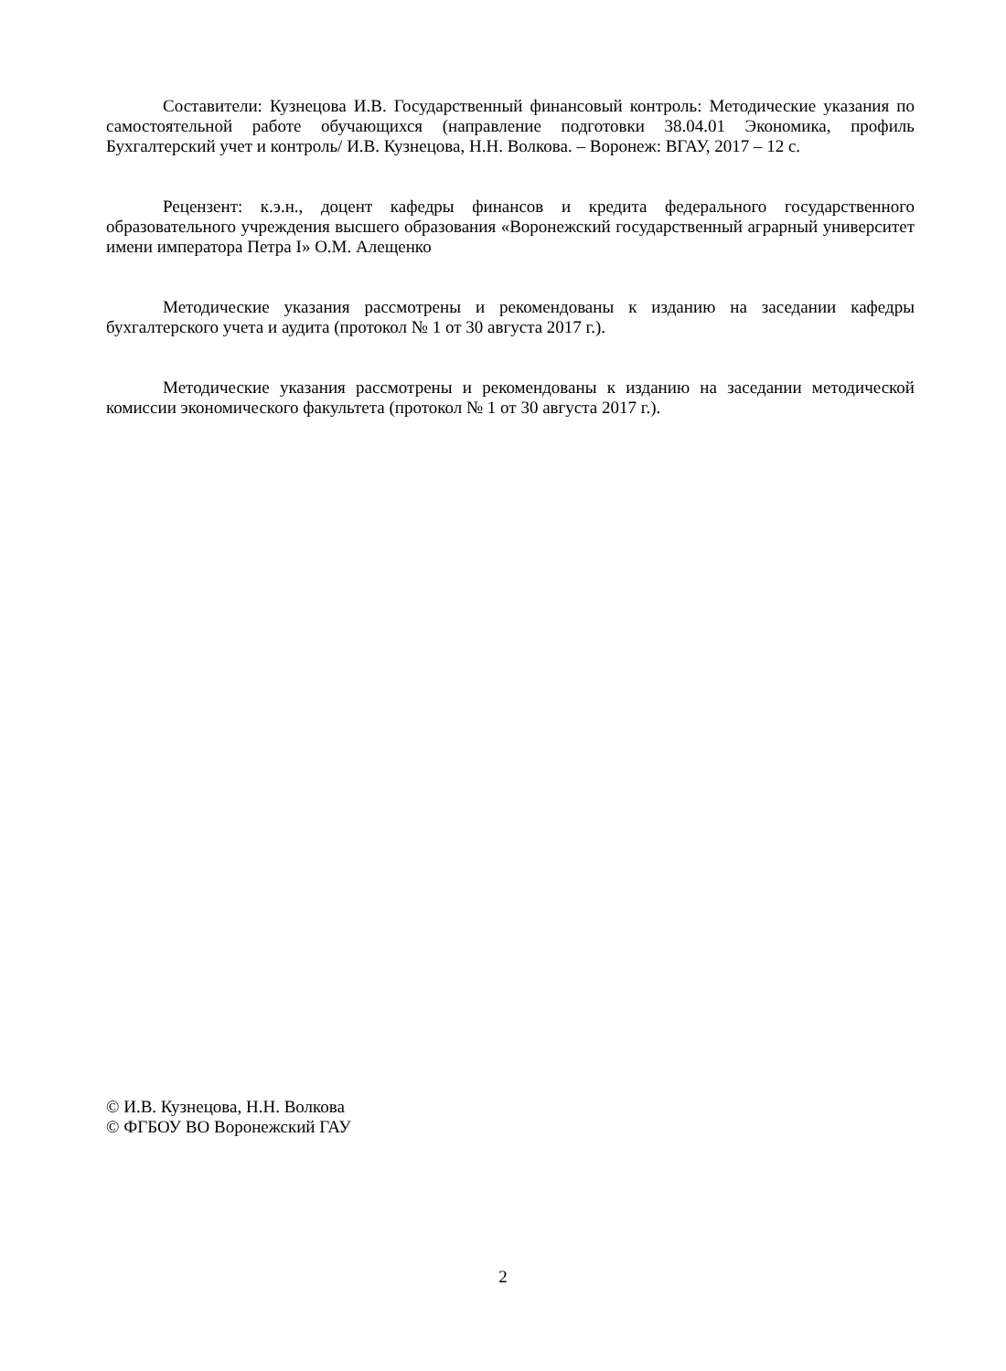Составители: Кузнецова И.В. Государственный финансовый контроль: Методические указания по самостоятельной работе обучающихся (направление подготовки 38.04.01 Экономика, профиль Бухгалтерский учет и контроль/ И.В. Кузнецова, Н.Н. Волкова. – Воронеж: ВГАУ, 2017 – 12 с.
Рецензент: к.э.н., доцент кафедры финансов и кредита федерального государственного образовательного учреждения высшего образования «Воронежский государственный аграрный университет имени императора Петра I» О.М. Алещенко
Методические указания рассмотрены и рекомендованы к изданию на заседании кафедры бухгалтерского учета и аудита (протокол № 1 от 30 августа 2017 г.).
Методические указания рассмотрены и рекомендованы к изданию на заседании методической комиссии экономического факультета (протокол № 1 от 30 августа 2017 г.).
© И.В. Кузнецова, Н.Н. Волкова
© ФГБОУ ВО Воронежский ГАУ
2